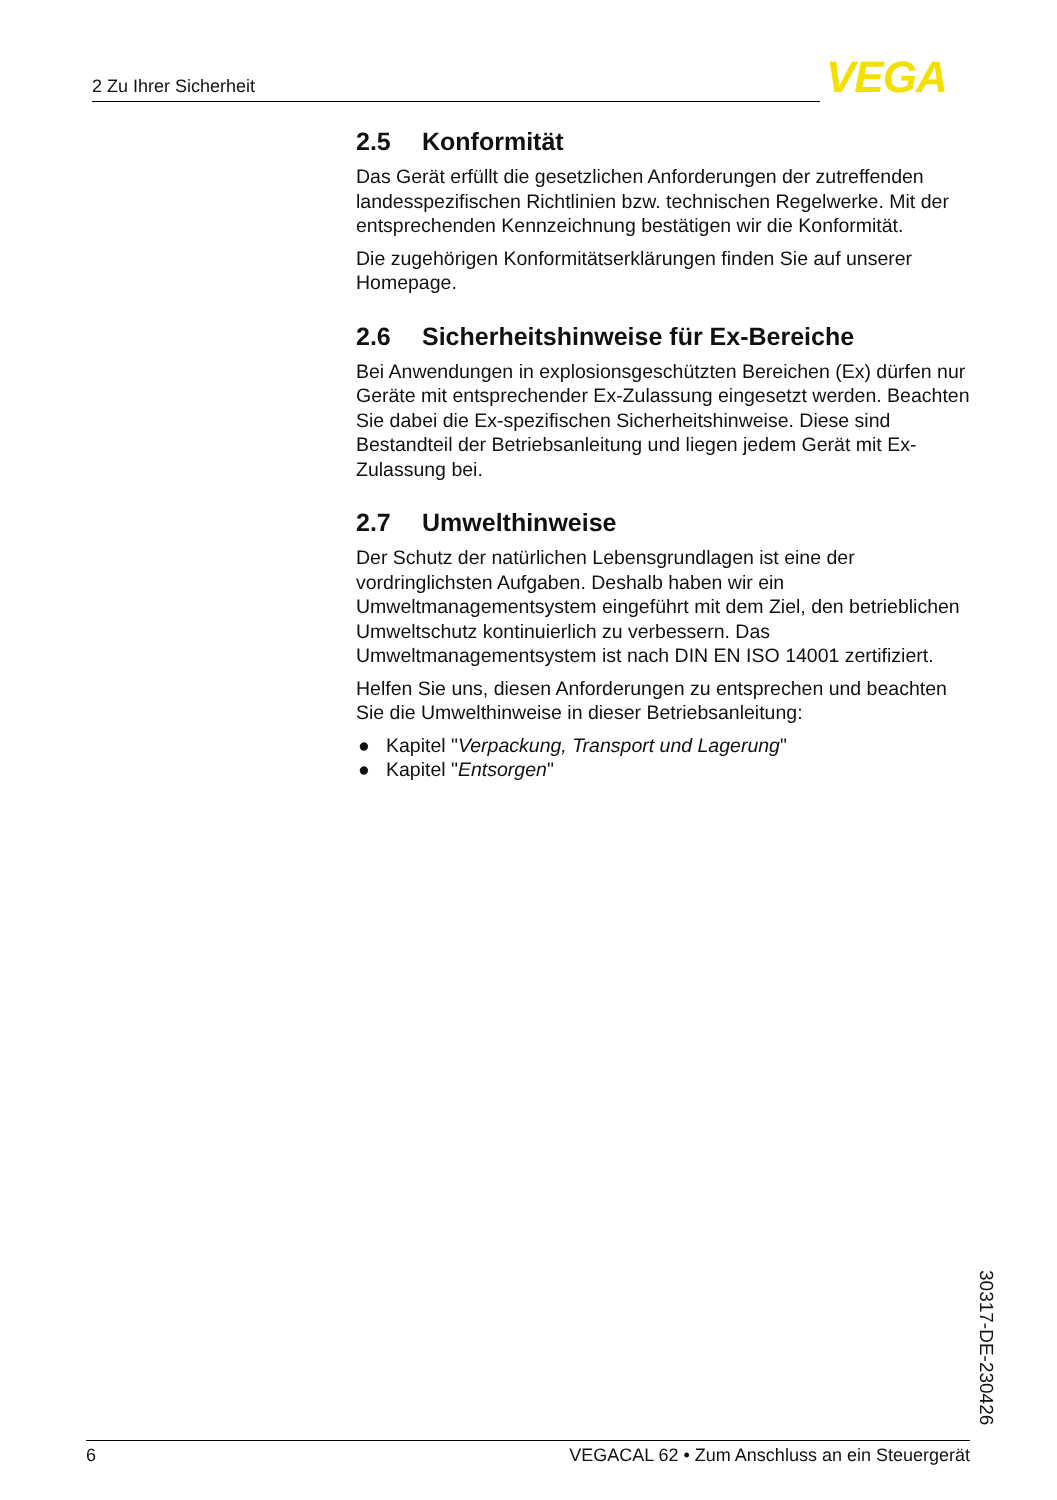2 Zu Ihrer Sicherheit VEGA
2.5 Konformität
Das Gerät erfüllt die gesetzlichen Anforderungen der zutreffenden landesspezifischen Richtlinien bzw. technischen Regelwerke. Mit der entsprechenden Kennzeichnung bestätigen wir die Konformität.
Die zugehörigen Konformitätserklärungen finden Sie auf unserer Homepage.
2.6 Sicherheitshinweise für Ex-Bereiche
Bei Anwendungen in explosionsgeschützten Bereichen (Ex) dürfen nur Geräte mit entsprechender Ex-Zulassung eingesetzt werden. Beachten Sie dabei die Ex-spezifischen Sicherheitshinweise. Diese sind Bestandteil der Betriebsanleitung und liegen jedem Gerät mit Ex-Zulassung bei.
2.7 Umwelthinweise
Der Schutz der natürlichen Lebensgrundlagen ist eine der vordringlichsten Aufgaben. Deshalb haben wir ein Umweltmanagementsystem eingeführt mit dem Ziel, den betrieblichen Umweltschutz kontinuierlich zu verbessern. Das Umweltmanagementsystem ist nach DIN EN ISO 14001 zertifiziert.
Helfen Sie uns, diesen Anforderungen zu entsprechen und beachten Sie die Umwelthinweise in dieser Betriebsanleitung:
● Kapitel "Verpackung, Transport und Lagerung"
● Kapitel "Entsorgen"
30317-DE-230426
6 VEGACAL 62 • Zum Anschluss an ein Steuergerät